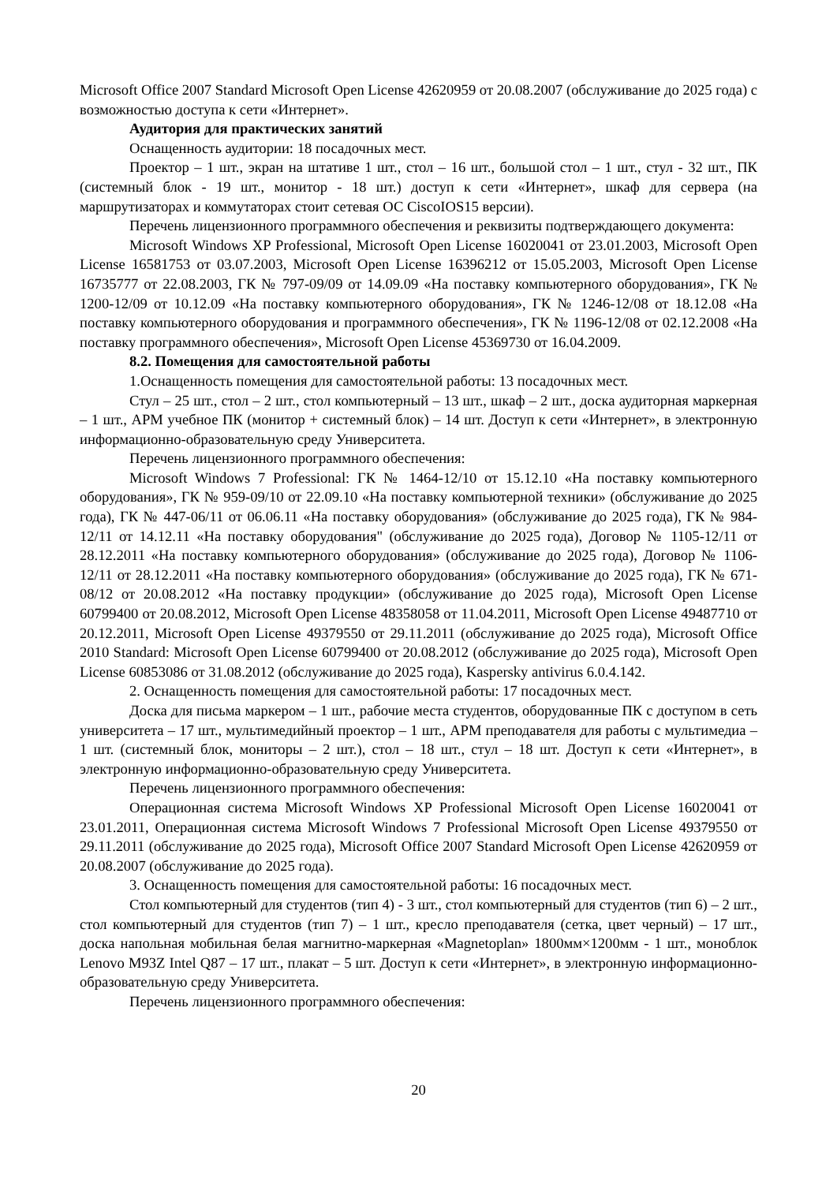Microsoft Office 2007 Standard Microsoft Open License 42620959 от 20.08.2007 (обслуживание до 2025 года) с возможностью доступа к сети «Интернет».
Аудитория для практических занятий
Оснащенность аудитории: 18 посадочных мест.
Проектор – 1 шт., экран на штативе 1 шт., стол – 16 шт., большой стол – 1 шт., стул - 32 шт., ПК (системный блок - 19 шт., монитор - 18 шт.) доступ к сети «Интернет», шкаф для сервера (на маршрутизаторах и коммутаторах стоит сетевая ОС CiscoIOS15 версии).
Перечень лицензионного программного обеспечения и реквизиты подтверждающего документа:
Microsoft Windows XP Professional, Microsoft Open License 16020041 от 23.01.2003, Microsoft Open License 16581753 от 03.07.2003, Microsoft Open License 16396212 от 15.05.2003, Microsoft Open License 16735777 от 22.08.2003, ГК № 797-09/09 от 14.09.09 «На поставку компьютерного оборудования», ГК № 1200-12/09 от 10.12.09 «На поставку компьютерного оборудования», ГК № 1246-12/08 от 18.12.08 «На поставку компьютерного оборудования и программного обеспечения», ГК № 1196-12/08 от 02.12.2008 «На поставку программного обеспечения», Microsoft Open License 45369730 от 16.04.2009.
8.2. Помещения для самостоятельной работы
1.Оснащенность помещения для самостоятельной работы: 13 посадочных мест.
Стул – 25 шт., стол – 2 шт., стол компьютерный – 13 шт., шкаф – 2 шт., доска аудиторная маркерная – 1 шт., АРМ учебное ПК (монитор + системный блок) – 14 шт. Доступ к сети «Интернет», в электронную информационно-образовательную среду Университета.
Перечень лицензионного программного обеспечения:
Microsoft Windows 7 Professional: ГК № 1464-12/10 от 15.12.10 «На поставку компьютерного оборудования», ГК № 959-09/10 от 22.09.10 «На поставку компьютерной техники» (обслуживание до 2025 года), ГК № 447-06/11 от 06.06.11 «На поставку оборудования» (обслуживание до 2025 года), ГК № 984-12/11 от 14.12.11 «На поставку оборудования" (обслуживание до 2025 года), Договор № 1105-12/11 от 28.12.2011 «На поставку компьютерного оборудования» (обслуживание до 2025 года), Договор № 1106-12/11 от 28.12.2011 «На поставку компьютерного оборудования» (обслуживание до 2025 года), ГК № 671-08/12 от 20.08.2012 «На поставку продукции» (обслуживание до 2025 года), Microsoft Open License 60799400 от 20.08.2012, Microsoft Open License 48358058 от 11.04.2011, Microsoft Open License 49487710 от 20.12.2011, Microsoft Open License 49379550 от 29.11.2011 (обслуживание до 2025 года), Microsoft Office 2010 Standard: Microsoft Open License 60799400 от 20.08.2012 (обслуживание до 2025 года), Microsoft Open License 60853086 от 31.08.2012 (обслуживание до 2025 года), Kaspersky antivirus 6.0.4.142.
2. Оснащенность помещения для самостоятельной работы: 17 посадочных мест.
Доска для письма маркером – 1 шт., рабочие места студентов, оборудованные ПК с доступом в сеть университета – 17 шт., мультимедийный проектор – 1 шт., АРМ преподавателя для работы с мультимедиа – 1 шт. (системный блок, мониторы – 2 шт.), стол – 18 шт., стул – 18 шт. Доступ к сети «Интернет», в электронную информационно-образовательную среду Университета.
Перечень лицензионного программного обеспечения:
Операционная система Microsoft Windows XP Professional Microsoft Open License 16020041 от 23.01.2011, Операционная система Microsoft Windows 7 Professional Microsoft Open License 49379550 от 29.11.2011 (обслуживание до 2025 года), Microsoft Office 2007 Standard Microsoft Open License 42620959 от 20.08.2007 (обслуживание до 2025 года).
3. Оснащенность помещения для самостоятельной работы: 16 посадочных мест.
Стол компьютерный для студентов (тип 4) - 3 шт., стол компьютерный для студентов (тип 6) – 2 шт., стол компьютерный для студентов (тип 7) – 1 шт., кресло преподавателя (сетка, цвет черный) – 17 шт., доска напольная мобильная белая магнитно-маркерная «Magnetoplan» 1800мм×1200мм - 1 шт., моноблок Lenovo M93Z Intel Q87 – 17 шт., плакат – 5 шт. Доступ к сети «Интернет», в электронную информационно-образовательную среду Университета.
Перечень лицензионного программного обеспечения:
20